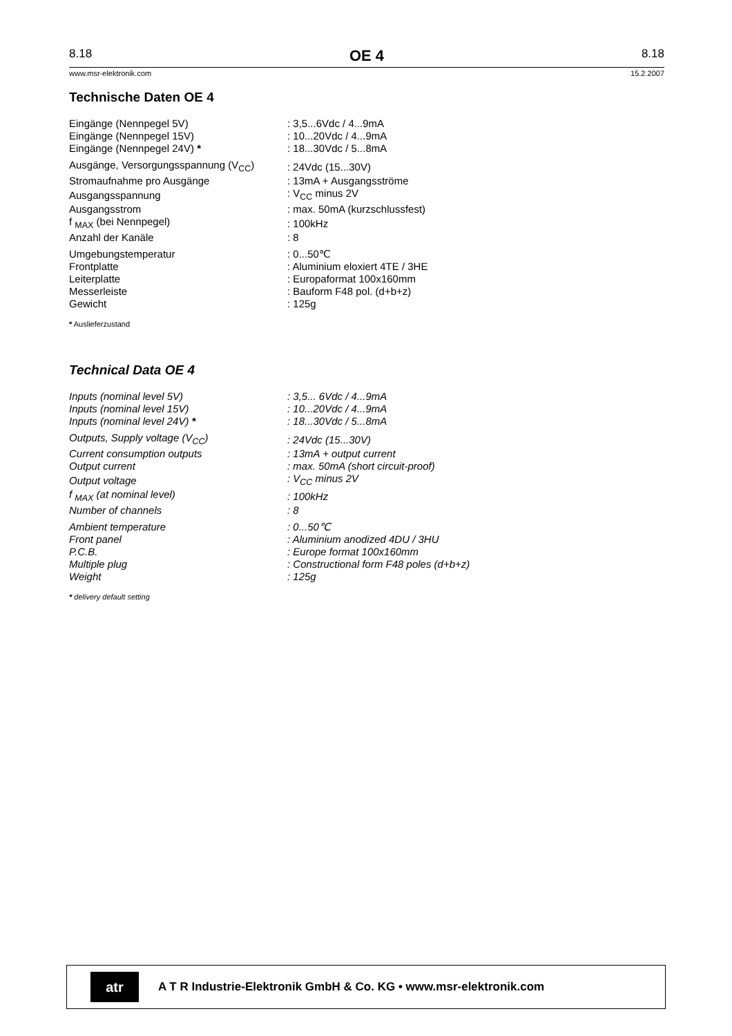8.18 OE 4 8.18
www.msr-elektronik.com 15.2.2007
Technische Daten OE 4
| Eingänge (Nennpegel 5V) | : 3,5...6Vdc / 4...9mA |
| Eingänge (Nennpegel 15V) | : 10...20Vdc / 4...9mA |
| Eingänge (Nennpegel 24V) * | : 18...30Vdc / 5...8mA |
| Ausgänge, Versorgungsspannung (V<sub>CC</sub>) | : 24Vdc (15...30V) |
| Stromaufnahme pro Ausgänge | : 13mA + Ausgangsströme |
| Ausgangsspannung | : V<sub>CC</sub> minus 2V |
| Ausgangsstrom | : max. 50mA (kurzschlussfest) |
| f <sub>MAX</sub> (bei Nennpegel) | : 100kHz |
| Anzahl der Kanäle | : 8 |
| Umgebungstemperatur | : 0...50℃ |
| Frontplatte | : Aluminium eloxiert 4TE / 3HE |
| Leiterplatte | : Europaformat 100x160mm |
| Messerleiste | : Bauform F48 pol. (d+b+z) |
| Gewicht | : 125g |
* Auslieferzustand
Technical Data OE 4
| Inputs (nominal level 5V) | : 3,5... 6Vdc / 4...9mA |
| Inputs (nominal level 15V) | : 10...20Vdc / 4...9mA |
| Inputs (nominal level 24V) * | : 18...30Vdc / 5...8mA |
| Outputs, Supply voltage (V<sub>CC</sub>) | : 24Vdc (15...30V) |
| Current consumption outputs | : 13mA + output current |
| Output current | : max. 50mA (short circuit-proof) |
| Output voltage | : V<sub>CC</sub> minus 2V |
| f <sub>MAX</sub> (at nominal level) | : 100kHz |
| Number of channels | : 8 |
| Ambient temperature | : 0...50℃ |
| Front panel | : Aluminium anodized 4DU / 3HU |
| P.C.B. | : Europe format 100x160mm |
| Multiple plug | : Constructional form F48 poles (d+b+z) |
| Weight | : 125g |
* delivery default setting
atr
A T R Industrie-Elektronik GmbH & Co. KG • www.msr-elektronik.com